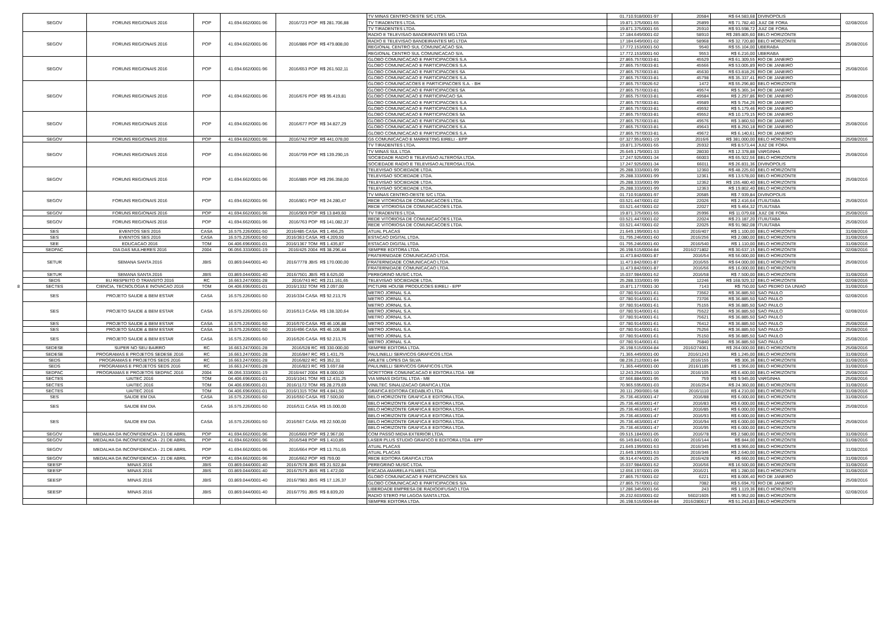| | SEGOV | FORUNS REGIONAIS 2016 | POP | 41.694.662/0001-96 | 2016/723 POP | R$ 281.706,88 | TV MINAS CENTRO-OESTE S/C LTDA. | 01.710.918/0001-97 | 20584 | R$ 64.583,68 | DIVINOPOLIS | 02/08/2016 |
| | | | | | | | TV TIRADENTES LTDA. | 19.871.375/0001-55 | 25899 | R$ 71.782,40 | JUIZ DE FORA | |
| | | | | | | | TV TIRADENTES LTDA. | 19.871.375/0001-55 | 25910 | R$ 93.598,72 | JUIZ DE FORA | |
| | SEGOV | FORUNS REGIONAIS 2016 | POP | 41.694.662/0001-96 | 2016/886 POP | R$ 479.808,00 | RADIO E TELEVISAO BANDEIRANTES MG LTDA | 17.184.649/0001-02 | 58910 | R$ 289.805,60 | BELO HORIZONTE | 25/08/2016 |
| | | | | | | | RADIO E TELEVISAO BANDEIRANTES MG LTDA | 17.184.649/0001-02 | 58968 | R$ 32.720,80 | BELO HORIZONTE | |
| | | | | | | | REGIONAL CENTRO SUL COMUNICACAO S/A. | 17.772.153/0001-50 | 9540 | R$ 55.104,00 | UBERABA | |
| | | | | | | | REGIONAL CENTRO SUL COMUNICACAO S/A. | 17.772.153/0001-50 | 9553 | R$ 6.216,00 | UBERABA | |
| | SEGOV | FORUNS REGIONAIS 2016 | POP | 41.694.662/0001-96 | 2016/653 POP | R$ 261.502,11 | GLOBO COMUNICACAO E PARTICIPACOES S.A | 27.865.757/0033-81 | 45529 | R$ 61.309,55 | RIO DE JANEIRO | 25/08/2016 |
| | | | | | | | GLOBO COMUNICACAO E PARTICIPACOES S.A | 27.865.757/0033-81 | 45566 | R$ 53.005,89 | RIO DE JANEIRO | |
| | | | | | | | GLOBO COMUNICACAO E PARTICIPACOES SA | 27.865.757/0033-81 | 45630 | R$ 63.818,26 | RIO DE JANEIRO | |
| | | | | | | | GLOBO COMUNICACAO E PARTICIPACOES S.A | 27.865.757/0033-81 | 45798 | R$ 35.337,41 | RIO DE JANEIRO | |
| | SEGOV | FORUNS REGIONAIS 2016 | POP | 41.694.662/0001-96 | 2016/676 POP | R$ 95.419,81 | GLOBO COMUNICACOES E PARTICIPACOES S.A. - BH | 27.865.757/0026-52 | 1472 | R$ 55.296,80 | BELO HORIZONTE | 25/08/2016 |
| | | | | | | | GLOBO COMUNICACAO E PARTICIPACOES SA | 27.865.757/0033-81 | 49574 | R$ 5.365,34 | RIO DE JANEIRO | |
| | | | | | | | GLOBO COMUNICACAO E PARTICIPACAO SA | 27.865.757/0033-81 | 49584 | R$ 2.297,86 | RIO DE JANEIRO | |
| | | | | | | | GLOBO COMUNICACAO E PARTICIPACOES S.A | 27.865.757/0033-81 | 49589 | R$ 9.754,26 | RIO DE JANEIRO | |
| | | | | | | | GLOBO COMUNICACAO E PARTICIPACOES S.A | 27.865.757/0033-81 | 49592 | R$ 5.179,46 | RIO DE JANEIRO | |
| | SEGOV | FORUNS REGIONAIS 2016 | POP | 41.694.662/0001-96 | 2016/677 POP | R$ 34.827,29 | GLOBO COMUNICACAO E PARTICIPACOES SA | 27.865.757/0033-81 | 49552 | R$ 10.179,15 | RIO DE JANEIRO | 25/08/2016 |
| | | | | | | | GLOBO COMUNICACAO E PARTICIPACOES SA | 27.865.757/0033-81 | 49576 | R$ 3.860,50 | RIO DE JANEIRO | |
| | | | | | | | GLOBO COMUNICACAO E PARTICIPACOES S.A | 27.865.757/0033-81 | 49643 | R$ 8.250,18 | RIO DE JANEIRO | |
| | | | | | | | GLOBO COMUNICACAO E PARTICIPACOES S.A | 27.865.757/0033-81 | 49672 | R$ 6.140,61 | RIO DE JANEIRO | |
| | SEGOV | FORUNS REGIONAIS 2016 | POP | 41.694.662/0001-96 | 2016/742 POP | R$ 441.078,00 | G5 COMUNICACAO E MARKETING EIRELI - EPP | 07.327.951/0001-19 | 2016/6 | R$ 381.000,00 | BELO HORIZONTE | 25/08/2016 |
| | SEGOV | FORUNS REGIONAIS 2016 | POP | 41.694.662/0001-96 | 2016/799 POP | R$ 139.290,15 | TV TIRADENTES LTDA. | 19.871.375/0001-55 | 25932 | R$ 8.573,44 | JUIZ DE FORA | 25/08/2016 |
| | | | | | | | TV MINAS SUL LTDA | 25.649.179/0001-33 | 28030 | R$ 12.378,88 | VARGINHA | |
| | | | | | | | SOCIEDADE RADIO E TELEVISAO ALTEROSA LTDA. | 17.247.925/0001-34 | 66003 | R$ 65.922,56 | BELO HORIZONTE | |
| | | | | | | | SOCIEDADE RADIO E TELEVISAO ALTEROSA LTDA. | 17.247.925/0001-34 | 66011 | R$ 26.831,36 | DIVINOPOLIS | |
| | SEGOV | FORUNS REGIONAIS 2016 | POP | 41.694.662/0001-96 | 2016/885 POP | R$ 296.358,00 | TELEVISAO SOCIEDADE LTDA. | 25.288.333/0001-99 | 12360 | R$ 48.225,60 | BELO HORIZONTE | 25/08/2016 |
| | | | | | | | TELEVISAO SOCIEDADE LTDA. | 25.288.333/0001-99 | 12361 | R$ 13.578,00 | BELO HORIZONTE | |
| | | | | | | | TELEVISAO SOCIEDADE LTDA. | 25.288.333/0001-99 | 12362 | R$ 155.480,40 | BELO HORIZONTE | |
| | | | | | | | TELEVISAO SOCIEDADE LTDA. | 25.288.333/0001-99 | 12363 | R$ 19.802,40 | BELO HORIZONTE | |
| | SEGOV | FORUNS REGIONAIS 2016 | POP | 41.694.662/0001-96 | 2016/801 POP | R$ 24.280,47 | TV MINAS CENTRO-OESTE S/C LTDA. | 01.710.918/0001-97 | 20585 | R$ 7.939,84 | DIVINOPOLIS | 25/08/2016 |
| | | | | | | | REDE VITORIOSA DE COMUNICACOES LTDA. | 03.521.447/0001-02 | 22026 | R$ 2.416,64 | ITUIUTABA | |
| | | | | | | | REDE VITORIOSA DE COMUNICACOES LTDA. | 03.521.447/0001-02 | 22027 | R$ 9.464,32 | ITUIUTABA | |
| | SEGOV | FORUNS REGIONAIS 2016 | POP | 41.694.662/0001-96 | 2016/909 POP | R$ 13.849,60 | TV TIRADENTES LTDA. | 19.871.375/0001-55 | 25996 | R$ 11.079,68 | JUIZ DE FORA | 25/08/2016 |
| | SEGOV | FORUNS REGIONAIS 2016 | POP | 41.694.662/0001-96 | 2016/763 POP | R$ 141.082,37 | REDE VITORIOSA DE COMUNICACOES LTDA. | 03.521.447/0001-02 | 22024 | R$ 23.187,20 | ITUIUTABA | 25/08/2016 |
| | | | | | | | REDE VITORIOSA DE COMUNICACOES LTDA. | 03.521.447/0001-02 | 22025 | R$ 91.982,08 | ITUIUTABA | |
| | SES | EVENTOS SES 2016 | CASA | 16.575.226/0001-50 | 2016/485 CASA | R$ 1.456,25 | ATUAL PLACAS | 21.649.199/0001-53 | 2016/407 | R$ 1.100,00 | BELO HORIZONTE | 31/08/2016 |
| | SES | EVENTOS SES 2016 | CASA | 16.575.226/0001-50 | 2016/363 CASA | R$ 4.209,50 | ESTACAO DIGITAL LTDA. | 01.795.246/0001-60 | 2016/256 | R$ 2.080,00 | BELO HORIZONTE | 31/08/2016 |
| | SEE | EDUCACAO 2016 | TOM | 04.406.696/0001-01 | 2016/1367 TOM | R$ 1.435,87 | ESTACAO DIGITAL LTDA. | 01.795.246/0001-60 | 2016/540 | R$ 1.110,00 | BELO HORIZONTE | 31/08/2016 |
| | SEDPAC | DIA DAS MULHERES 2016 | 2004 | 06.056.333/0001-19 | 2016/425 2004 | R$ 38.296,44 | SEMPRE EDITORA LTDA. | 26.198.515/0004-84 | 2016/271802 | R$ 30.637,15 | BELO HORIZONTE | 02/08/2016 |
| | SETUR | SEMANA SANTA 2016 | JBIS | 03.869.044/0001-40 | 2016/7778 JBIS | R$ 170.000,00 | FRATERNIDADE COMUNICACAO LTDA. | 11.473.842/0001-87 | 2016/54 | R$ 56.000,00 | BELO HORIZONTE | 25/08/2016 |
| | | | | | | | FRATERNIDADE COMUNICACAO LTDA. | 11.473.842/0001-87 | 2016/55 | R$ 64.000,00 | BELO HORIZONTE | |
| | | | | | | | FRATERNIDADE COMUNICACAO LTDA. | 11.473.842/0001-87 | 2016/56 | R$ 16.000,00 | BELO HORIZONTE | |
| | SETUR | SEMANA SANTA 2016 | JBIS | 03.869.044/0001-40 | 2016/7501 JBIS | R$ 8.625,00 | PEREGRINO MUSIC LTDA. | 15.037.984/0001-52 | 2016/58 | R$ 7.500,00 | BELO HORIZONTE | 31/08/2016 |
| | SEDS | EU RESPEITO O TRANSITO 2016 | RC | 16.663.247/0001-28 | 2016/743 RC | R$ 211.161,65 | TELEVISAO SOCIEDADE LTDA. | 25.288.333/0001-99 | 12246 | R$ 168.929,32 | BELO HORIZONTE | 02/08/2016 |
| 8 | SECTES | CIENCIA, TECNOLOGIA E INOVACAO 2016 | TOM | 04.406.696/0001-01 | 2016/1332 TOM | R$ 2.097,00 | PICTURE HOUSE PRODUCOES EIRELI - EPP | 15.871.177/0001-30 | 7143 | R$ 750,00 | SAO PEDRO DA UNIAO | 31/08/2016 |
| | SES | PROJETO SAUDE & BEM ESTAR | CASA | 16.575.226/0001-50 | 2016/334 CASA | R$ 92.213,76 | METRO JORNAL S.A. | 07.780.914/0001-61 | 73562 | R$ 36.885,50 | SAO PAULO | 02/08/2016 |
| | | | | | | | METRO JORNAL S.A. | 07.780.914/0001-61 | 73706 | R$ 36.885,50 | SAO PAULO | |
| | SES | PROJETO SAUDE & BEM ESTAR | CASA | 16.575.226/0001-50 | 2016/513 CASA | R$ 138.320,64 | METRO JORNAL S.A. | 07.780.914/0001-61 | 75155 | R$ 36.885,50 | SAO PAULO | 02/08/2016 |
| | | | | | | | METRO JORNAL S.A. | 07.780.914/0001-61 | 75522 | R$ 36.885,50 | SAO PAULO | |
| | | | | | | | METRO JORNAL S.A. | 07.780.914/0001-61 | 75621 | R$ 36.885,50 | SAO PAULO | |
| | SES | PROJETO SAUDE & BEM ESTAR | CASA | 16.575.226/0001-50 | 2016/570 CASA | R$ 46.106,88 | METRO JORNAL S.A. | 07.780.914/0001-61 | 76412 | R$ 36.885,50 | SAO PAULO | 25/08/2016 |
| | SES | PROJETO SAUDE & BEM ESTAR | CASA | 16.575.226/0001-50 | 2016/496 CASA | R$ 46.106,88 | METRO JORNAL S.A. | 07.780.914/0001-61 | 75256 | R$ 36.885,50 | SAO PAULO | 25/08/2016 |
| | SES | PROJETO SAUDE & BEM ESTAR | CASA | 16.575.226/0001-50 | 2016/526 CASA | R$ 92.213,76 | METRO JORNAL S.A. | 07.780.914/0001-61 | 75150 | R$ 36.885,50 | SAO PAULO | 25/08/2016 |
| | | | | | | | METRO JORNAL S.A. | 07.780.914/0001-61 | 75840 | R$ 36.885,50 | SAO PAULO | |
| | SEDESE | SUPER NO SEU BAIRRO | RC | 16.663.247/0001-28 | 2016/528 RC | R$ 330.000,00 | SEMPRE EDITORA LTDA. | 26.198.515/0004-84 | 2016/274061 | R$ 264.000,00 | BELO HORIZONTE | 25/08/2016 |
| | SEDESE | PROGRAMAS E PROJETOS SEDESE 2016 | RC | 16.663.247/0001-28 | 2016/847 RC | R$ 1.431,75 | PAULINELLI SERVICOS GRAFICOS LTDA | 71.365.449/0001-00 | 2016/1243 | R$ 1.245,00 | BELO HORIZONTE | 31/08/2016 |
| | SEDS | PROGRAMAS E PROJETOS SEDS 2016 | RC | 16.663.247/0001-28 | 2016/822 RC | R$ 352,31 | ARLETE LOPES DA SILVA | 08.236.212/0001-84 | 2016/155 | R$ 306,36 | BELO HORIZONTE | 31/08/2016 |
| | SEDS | PROGRAMAS E PROJETOS SEDS 2016 | RC | 16.663.247/0001-28 | 2016/823 RC | R$ 3.697,68 | PAULINELLI SERVICOS GRAFICOS LTDA | 71.365.449/0001-00 | 2016/1185 | R$ 1.956,00 | BELO HORIZONTE | 31/08/2016 |
| | SEDPAC | PROGRAMAS E PROJETOS SEDPAC 2016 | 2004 | 06.056.333/0001-19 | 2016/447 2004 | R$ 8.000,00 | SCRITTORE COMUNICACAO E EDITORA LTDA - ME | 12.243.254/0001-10 | 2016/105 | R$ 6.400,00 | BELO HORIZONTE | 25/08/2016 |
| | SECTES | UAITEC 2016 | TOM | 04.406.696/0001-01 | 2016/1041 TOM | R$ 12.431,25 | VIA MINAS DIGITAL LTDA - ME | 07.566.884/0001-95 | 759 | R$ 9.945,00 | VARGINHA | 25/08/2016 |
| | SECTES | UAITEC 2016 | TOM | 04.406.696/0001-01 | 2016/1172 TOM | R$ 28.279,69 | VINILTEC SINALIZACAO GRAFICA LTDA | 70.965.595/0001-03 | 2016/254 | R$ 24.360,00 | BELO HORIZONTE | 31/08/2016 |
| | SECTES | UAITEC 2016 | TOM | 04.406.696/0001-01 | 2016/1315 TOM | R$ 4.841,50 | GRAFICA EDITORA CEDABLIO LTDA | 20.111.290/0001-58 | 2016/1110 | R$ 4.210,00 | BELO HORIZONTE | 31/08/2016 |
| | SES | SAUDE EM DIA | CASA | 16.575.226/0001-50 | 2016/550 CASA | R$ 7.500,00 | BELO HORIZONTE GRAFICA E EDITORA LTDA. | 25.736.463/0001-47 | 2016/88 | R$ 6.000,00 | BELO HORIZONTE | 31/08/2016 |
| | SES | SAUDE EM DIA | CASA | 16.575.226/0001-50 | 2016/511 CASA | R$ 15.000,00 | BELO HORIZONTE GRAFICA E EDITORA LTDA. | 25.736.463/0001-47 | 2016/83 | R$ 6.000,00 | BELO HORIZONTE | 25/08/2016 |
| | | | | | | | BELO HORIZONTE GRAFICA E EDITORA LTDA. | 25.736.463/0001-47 | 2016/85 | R$ 6.000,00 | BELO HORIZONTE | |
| | SES | SAUDE EM DIA | CASA | 16.575.226/0001-50 | 2016/567 CASA | R$ 22.500,00 | BELO HORIZONTE GRAFICA E EDITORA LTDA. | 25.736.463/0001-47 | 2016/93 | R$ 6.000,00 | BELO HORIZONTE | 25/08/2016 |
| | | | | | | | BELO HORIZONTE GRAFICA E EDITORA LTDA. | 25.736.463/0001-47 | 2016/94 | R$ 6.000,00 | BELO HORIZONTE | |
| | | | | | | | BELO HORIZONTE GRAFICA E EDITORA LTDA. | 25.736.463/0001-47 | 2016/95 | R$ 6.000,00 | BELO HORIZONTE | |
| | SEGOV | MEDALHA DA INCONFIDENCIA - 21 DE ABRIL | POP | 41.694.662/0001-96 | 2016/660 POP | R$ 2.967,00 | COM PASSO MIDIA EXTERIOR LTDA. | 09.515.184/0001-05 | 2016/78 | R$ 2.580,00 | BELO HORIZONTE | 31/08/2016 |
| | SEGOV | MEDALHA DA INCONFIDENCIA - 21 DE ABRIL | POP | 41.694.662/0001-96 | 2016/548 POP | R$ 1.410,85 | LASER PLUS STUDIO GRAFICO E EDITORA LTDA - EPP | 65.149.841/0001-00 | 2016/144 | R$ 844,00 | BELO HORIZONTE | 31/08/2016 |
| | SEGOV | MEDALHA DA INCONFIDENCIA - 21 DE ABRIL | POP | 41.694.662/0001-96 | 2016/664 POP | R$ 13.751,65 | ATUAL PLACAS | 21.649.199/0001-53 | 2016/345 | R$ 8.966,00 | BELO HORIZONTE | 31/08/2016 |
| | | | | | | | ATUAL PLACAS | 21.649.199/0001-53 | 2016/346 | R$ 2.640,00 | BELO HORIZONTE | |
| | SEGOV | MEDALHA DA INCONFIDENCIA - 21 DE ABRIL | POP | 41.694.662/0001-96 | 2016/662 POP | R$ 759,00 | REDE EDITORA GRAFICA LTDA | 06.914.474/0001-25 | 2016/428 | R$ 660,00 | BELO HORIZONTE | 31/08/2016 |
| | SEESP | MINAS 2016 | JBIS | 03.869.044/0001-40 | 2016/7578 JBIS | R$ 21.922,84 | PEREGRINO MUSIC LTDA. | 15.037.984/0001-52 | 2016/56 | R$ 16.500,00 | BELO HORIZONTE | 31/08/2016 |
| | SEESP | MINAS 2016 | JBIS | 03.869.044/0001-40 | 2016/7579 JBIS | R$ 1.472,00 | ESCADA AMARELA FILMES LTDA | 12.656.197/0001-09 | 2016/21 | R$ 1.280,00 | BELO HORIZONTE | 31/08/2016 |
| | SEESP | MINAS 2016 | JBIS | 03.869.044/0001-40 | 2016/7983 JBIS | R$ 17.126,37 | GLOBO COMUNICACAO E PARTICIPACOES S/A | 27.865.757/0001-02 | 6221 | R$ 8.006,40 | RIO DE JANEIRO | 25/08/2016 |
| | | | | | | | GLOBO COMUNICACAO E PARTICIPACOES S/A | 27.865.757/0001-02 | 7082 | R$ 5.694,70 | RIO DE JANEIRO | |
| | SEESP | MINAS 2016 | JBIS | 03.869.044/0001-40 | 2016/7791 JBIS | R$ 8.839,20 | LIBERDADE EMPRESA DE RADIODIFUSAO LTDA | 17.286.345/0001-56 | 243 | R$ 1.119,36 | BELO HORIZONTE | 02/08/2016 |
| | | | | | | | RADIO STERO FM LAGOA SANTA LTDA. | 26.232.603/0001-02 | 5602/1605 | R$ 5.952,00 | BELO HORIZONTE | |
| | | | | | | | SEMPRE EDITORA LTDA. | 26.198.515/0004-84 | 2016/280617 | R$ 51.243,83 | BELO HORIZONTE | |